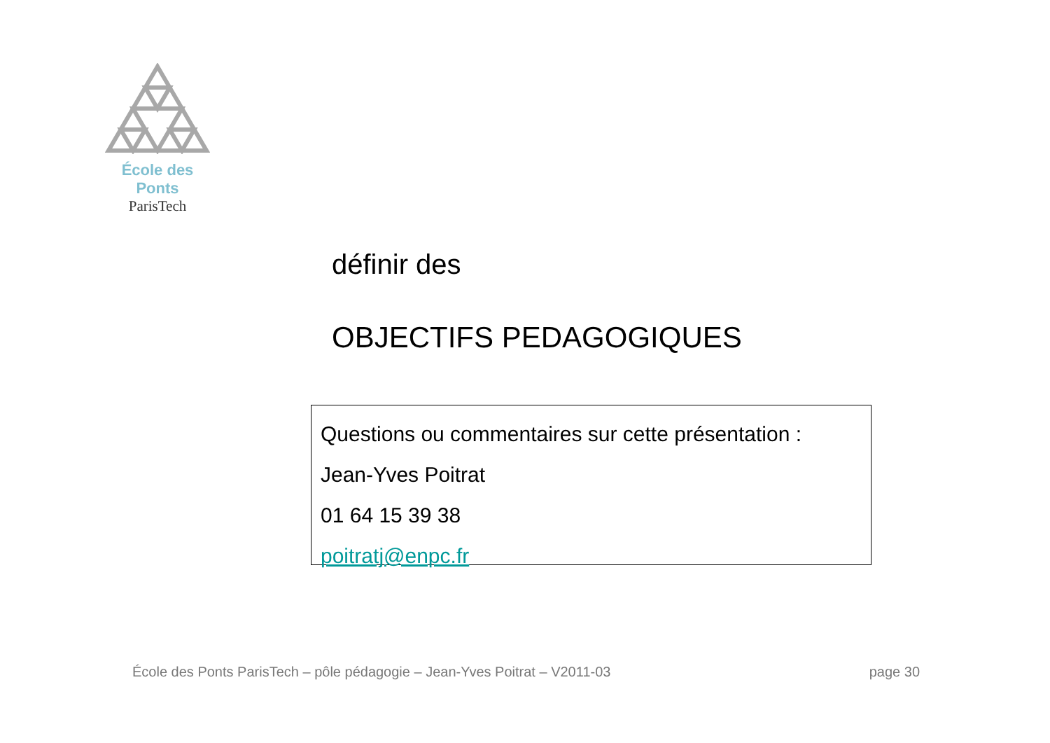École des Ponts
ParisTech
définir des
OBJECTIFS PEDAGOGIQUES
Questions ou commentaires sur cette présentation :
Jean-Yves Poitrat
01 64 15 39 38
poitratj@enpc.fr
École des Ponts ParisTech – pôle pédagogie – Jean-Yves Poitrat – V2011-03 page 30